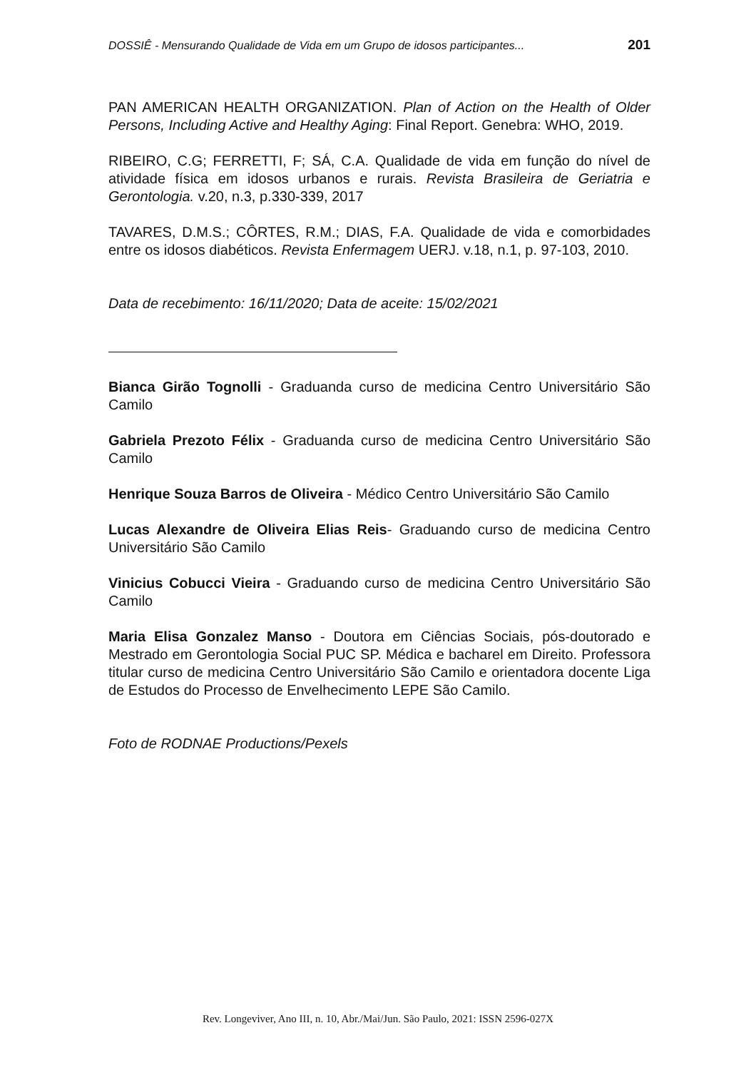DOSSIÊ - Mensurando Qualidade de Vida em um Grupo de idosos participantes... 201
PAN AMERICAN HEALTH ORGANIZATION. Plan of Action on the Health of Older Persons, Including Active and Healthy Aging: Final Report. Genebra: WHO, 2019.
RIBEIRO, C.G; FERRETTI, F; SÁ, C.A. Qualidade de vida em função do nível de atividade física em idosos urbanos e rurais. Revista Brasileira de Geriatria e Gerontologia. v.20, n.3, p.330-339, 2017
TAVARES, D.M.S.; CÔRTES, R.M.; DIAS, F.A. Qualidade de vida e comorbidades entre os idosos diabéticos. Revista Enfermagem UERJ. v.18, n.1, p. 97-103, 2010.
Data de recebimento: 16/11/2020; Data de aceite: 15/02/2021
Bianca Girão Tognolli - Graduanda curso de medicina Centro Universitário São Camilo
Gabriela Prezoto Félix - Graduanda curso de medicina Centro Universitário São Camilo
Henrique Souza Barros de Oliveira - Médico Centro Universitário São Camilo
Lucas Alexandre de Oliveira Elias Reis- Graduando curso de medicina Centro Universitário São Camilo
Vinicius Cobucci Vieira - Graduando curso de medicina Centro Universitário São Camilo
Maria Elisa Gonzalez Manso - Doutora em Ciências Sociais, pós-doutorado e Mestrado em Gerontologia Social PUC SP. Médica e bacharel em Direito. Professora titular curso de medicina Centro Universitário São Camilo e orientadora docente Liga de Estudos do Processo de Envelhecimento LEPE São Camilo.
Foto de RODNAE Productions/Pexels
Rev. Longeviver, Ano III, n. 10, Abr./Mai/Jun. São Paulo, 2021: ISSN 2596-027X